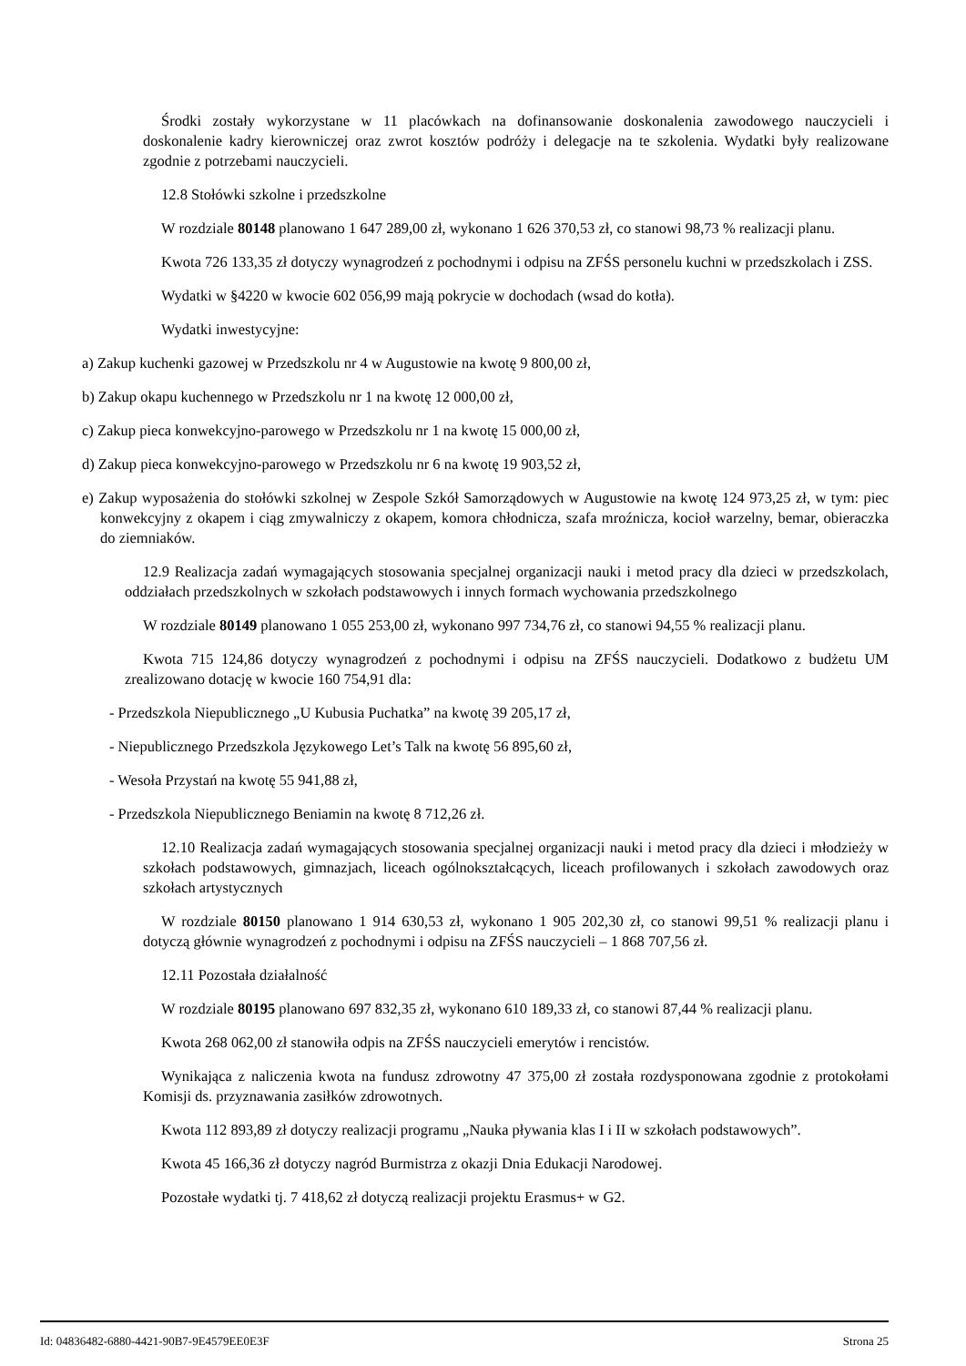Środki zostały wykorzystane w 11 placówkach na dofinansowanie doskonalenia zawodowego nauczycieli i doskonalenie kadry kierowniczej oraz zwrot kosztów podróży i delegacje na te szkolenia. Wydatki były realizowane zgodnie z potrzebami nauczycieli.
12.8 Stołówki szkolne i przedszkolne
W rozdziale 80148 planowano 1 647 289,00 zł, wykonano 1 626 370,53 zł, co stanowi 98,73 % realizacji planu.
Kwota 726 133,35 zł dotyczy wynagrodzeń z pochodnymi i odpisu na ZFŚS personelu kuchni w przedszkolach i ZSS.
Wydatki w §4220 w kwocie 602 056,99 mają pokrycie w dochodach (wsad do kotła).
Wydatki inwestycyjne:
a) Zakup kuchenki gazowej w Przedszkolu nr 4 w Augustowie na kwotę 9 800,00 zł,
b) Zakup okapu kuchennego w Przedszkolu nr 1 na kwotę 12 000,00 zł,
c) Zakup pieca konwekcyjno-parowego w Przedszkolu nr 1 na kwotę 15 000,00 zł,
d) Zakup pieca konwekcyjno-parowego w Przedszkolu nr 6 na kwotę 19 903,52 zł,
e) Zakup wyposażenia do stołówki szkolnej w Zespole Szkół Samorządowych w Augustowie na kwotę 124 973,25 zł, w tym: piec konwekcyjny z okapem i ciąg zmywalniczy z okapem, komora chłodnicza, szafa mroźnicza, kocioł warzelny, bemar, obieraczka do ziemniaków.
12.9 Realizacja zadań wymagających stosowania specjalnej organizacji nauki i metod pracy dla dzieci w przedszkolach, oddziałach przedszkolnych w szkołach podstawowych i innych formach wychowania przedszkolnego
W rozdziale 80149 planowano 1 055 253,00 zł, wykonano 997 734,76 zł, co stanowi 94,55 % realizacji planu.
Kwota 715 124,86 dotyczy wynagrodzeń z pochodnymi i odpisu na ZFŚS nauczycieli. Dodatkowo z budżetu UM zrealizowano dotację w kwocie 160 754,91 dla:
- Przedszkola Niepublicznego „U Kubusia Puchatka” na kwotę 39 205,17 zł,
- Niepublicznego Przedszkola Językowego Let’s Talk na kwotę 56 895,60 zł,
- Wesoła Przystań na kwotę 55 941,88 zł,
- Przedszkola Niepublicznego Beniamin na kwotę 8 712,26 zł.
12.10 Realizacja zadań wymagających stosowania specjalnej organizacji nauki i metod pracy dla dzieci i młodzieży w szkołach podstawowych, gimnazjach, liceach ogólnokształcących, liceach profilowanych i szkołach zawodowych oraz szkołach artystycznych
W rozdziale 80150 planowano 1 914 630,53 zł, wykonano 1 905 202,30 zł, co stanowi 99,51 % realizacji planu i dotyczą głównie wynagrodzeń z pochodnymi i odpisu na ZFŚS nauczycieli – 1 868 707,56 zł.
12.11 Pozostała działalność
W rozdziale 80195 planowano 697 832,35 zł, wykonano 610 189,33 zł, co stanowi 87,44 % realizacji planu.
Kwota 268 062,00 zł stanowiła odpis na ZFŚS nauczycieli emerytów i rencistów.
Wynikająca z naliczenia kwota na fundusz zdrowotny 47 375,00 zł została rozdysponowana zgodnie z protokołami Komisji ds. przyznawania zasiłków zdrowotnych.
Kwota 112 893,89 zł dotyczy realizacji programu „Nauka pływania klas I i II w szkołach podstawowych”.
Kwota 45 166,36 zł dotyczy nagród Burmistrza z okazji Dnia Edukacji Narodowej.
Pozostałe wydatki tj. 7 418,62 zł dotyczą realizacji projektu Erasmus+ w G2.
Id: 04836482-6880-4421-90B7-9E4579EE0E3F Strona 25